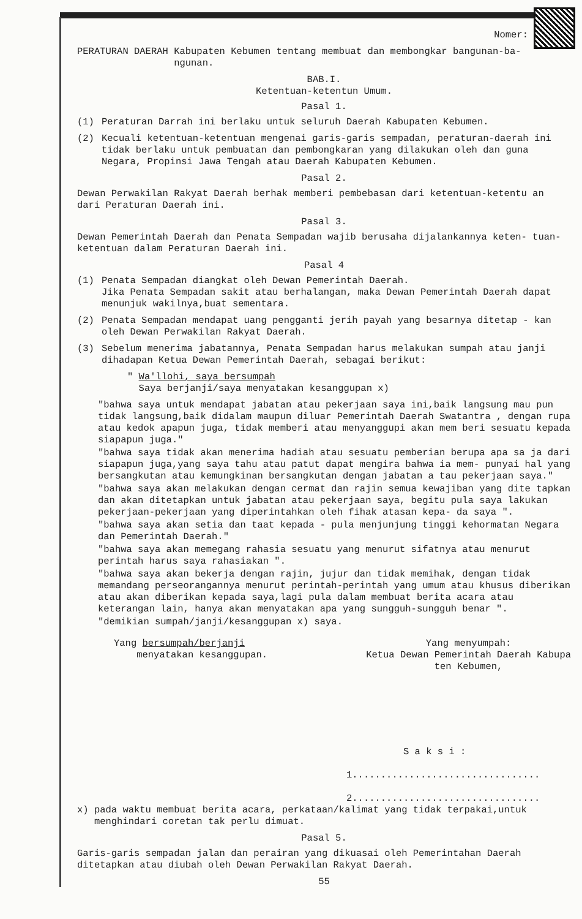Nomer:
PERATURAN DAERAH Kabupaten Kebumen tentang membuat dan membongkar bangunan-ba-
ngunan.
BAB.I.
Ketentuan-ketentun Umum.
Pasal 1.
(1) Peraturan Darrah ini berlaku untuk seluruh Daerah Kabupaten Kebumen.
(2) Kecuali ketentuan-ketentuan mengenai garis-garis sempadan, peraturan-daerah ini tidak berlaku untuk pembuatan dan pembongkaran yang dilakukan oleh dan guna Negara, Propinsi Jawa Tengah atau Daerah Kabupaten Kebumen.
Pasal 2.
Dewan Perwakilan Rakyat Daerah berhak memberi pembebasan dari ketentuan-ketentu an dari Peraturan Daerah ini.
Pasal 3.
Dewan Pemerintah Daerah dan Penata Sempadan wajib berusaha dijalankannya keten- tuan-ketentuan dalam Peraturan Daerah ini.
Pasal 4
(1) Penata Sempadan diangkat oleh Dewan Pemerintah Daerah.
Jika Penata Sempadan sakit atau berhalangan, maka Dewan Pemerintah Daerah dapat menunjuk wakilnya,buat sementara.
(2) Penata Sempadan mendapat uang pengganti jerih payah yang besarnya ditetap - kan oleh Dewan Perwakilan Rakyat Daerah.
(3) Sebelum menerima jabatannya, Penata Sempadan harus melakukan sumpah atau janji dihadapan Ketua Dewan Pemerintah Daerah, sebagai berikut:
" Wa'llohi, saya bersumpah
Saya berjanji/saya menyatakan kesanggupan x)
"bahwa saya untuk mendapat jabatan atau pekerjaan saya ini,baik langsung mau pun tidak langsung,baik didalam maupun diluar Pemerintah Daerah Swatantra , dengan rupa atau kedok apapun juga, tidak memberi atau menyanggupi akan mem beri sesuatu kepada siapapun juga."
"bahwa saya tidak akan menerima hadiah atau sesuatu pemberian berupa apa sa ja dari siapapun juga,yang saya tahu atau patut dapat mengira bahwa ia mem- punyai hal yang bersangkutan atau kemungkinan bersangkutan dengan jabatan a tau pekerjaan saya."
"bahwa saya akan melakukan dengan cermat dan rajin semua kewajiban yang dite tapkan dan akan ditetapkan untuk jabatan atau pekerjaan saya, begitu pula saya lakukan pekerjaan-pekerjaan yang diperintahkan oleh fihak atasan kepa- da saya ".
"bahwa saya akan setia dan taat kepada - pula menjunjung tinggi kehormatan Negara dan Pemerintah Daerah."
"bahwa saya akan memegang rahasia sesuatu yang menurut sifatnya atau menurut perintah harus saya rahasiakan ".
"bahwa saya akan bekerja dengan rajin, jujur dan tidak memihak, dengan tidak memandang perseorangannya menurut perintah-perintah yang umum atau khusus diberikan atau akan diberikan kepada saya,lagi pula dalam membuat berita acara atau keterangan lain, hanya akan menyatakan apa yang sungguh-sungguh benar ".
"demikian sumpah/janji/kesanggupan x) saya.
Yang bersumpah/berjanji
menyatakan kesanggupan.
Yang menyumpah:
Ketua Dewan Pemerintah Daerah Kabupa
ten Kebumen,
S a k s i :
1.................................
2.................................
x) pada waktu membuat berita acara, perkataan/kalimat yang tidak terpakai,untuk
menghindari coretan tak perlu dimuat.
Pasal 5.
Garis-garis sempadan jalan dan perairan yang dikuasai oleh Pemerintahan Daerah ditetapkan atau diubah oleh Dewan Perwakilan Rakyat Daerah.
55